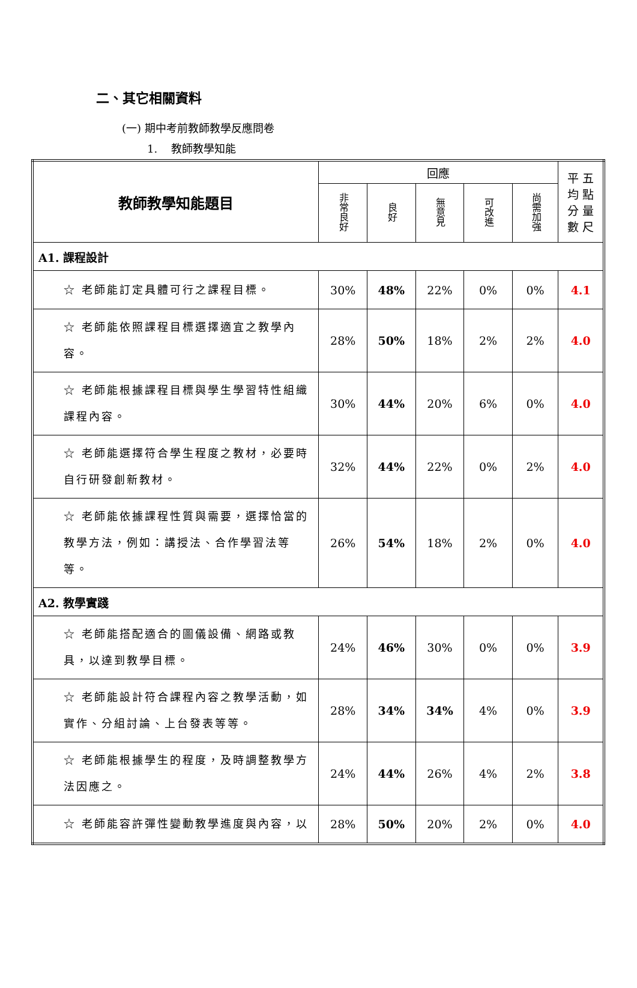二、其它相關資料
(一) 期中考前教師教學反應問卷
1. 教師教學知能
| 教師教學知能題目 | 回應 | | | | | 平 五 均 點 分 量 數 尺 |
| --- | --- | --- | --- | --- | --- | --- |
| | 非常良好 | 良好 | 無意見 | 可改進 | 尚需加強 | |
| A1. 課程設計 | | | | | | |
| ☆ 老師能訂定具體可行之課程目標。 | 30% | 48% | 22% | 0% | 0% | 4.1 |
| ☆ 老師能依照課程目標選擇適宜之教學內容。 | 28% | 50% | 18% | 2% | 2% | 4.0 |
| ☆ 老師能根據課程目標與學生學習特性組織課程內容。 | 30% | 44% | 20% | 6% | 0% | 4.0 |
| ☆ 老師能選擇符合學生程度之教材，必要時自行研發創新教材。 | 32% | 44% | 22% | 0% | 2% | 4.0 |
| ☆ 老師能依據課程性質與需要，選擇恰當的教學方法，例如：講授法、合作學習法等等。 | 26% | 54% | 18% | 2% | 0% | 4.0 |
| A2. 教學實踐 | | | | | | |
| ☆ 老師能搭配適合的圖儀設備、網路或教具，以達到教學目標。 | 24% | 46% | 30% | 0% | 0% | 3.9 |
| ☆ 老師能設計符合課程內容之教學活動，如實作、分組討論、上台發表等等。 | 28% | 34% | 34% | 4% | 0% | 3.9 |
| ☆ 老師能根據學生的程度，及時調整教學方法因應之。 | 24% | 44% | 26% | 4% | 2% | 3.8 |
| ☆ 老師能容許彈性變動教學進度與內容，以 | 28% | 50% | 20% | 2% | 0% | 4.0 |